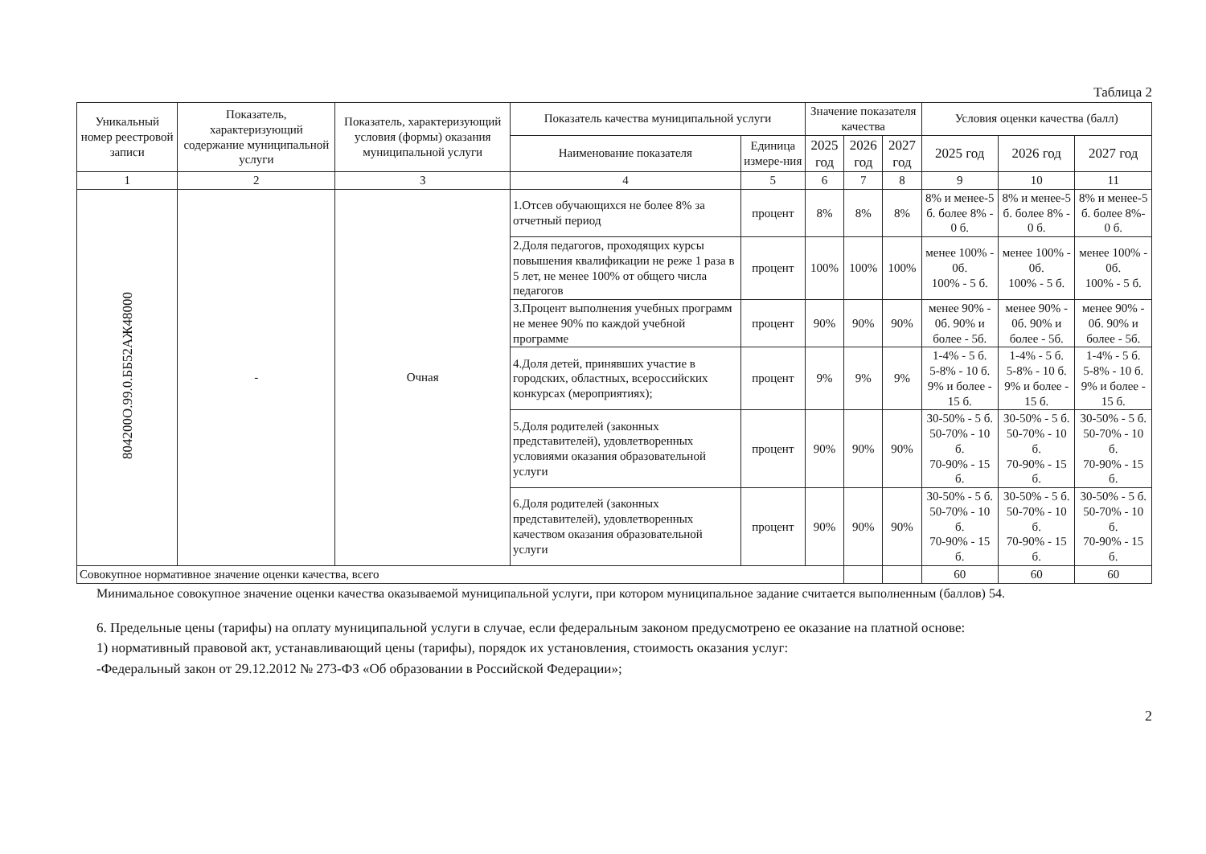Таблица 2
| Уникальный номер реестровой записи | Показатель, характеризующий содержание муниципальной услуги | Показатель, характеризующий условия (формы) оказания муниципальной услуги | Показатель качества муниципальной услуги | | Значение показателя качества | | | Условия оценки качества (балл) | | |
| --- | --- | --- | --- | --- | --- | --- | --- | --- | --- | --- |
| | | | Наименование показателя | Единица измере-ния | 2025 год | 2026 год | 2027 год | 2025 год | 2026 год | 2027 год |
| 1 | 2 | 3 | 4 | 5 | 6 | 7 | 8 | 9 | 10 | 11 |
| 804200О.99.0.ББ52АЖ48000 | - | Очная | 1.Отсев обучающихся не более 8% за отчетный период | процент | 8% | 8% | 8% | 8% и менее-5 б. более 8% - 0 б. | 8% и менее-5 б. более 8% - 0 б. | 8% и менее-5 б. более 8%- 0 б. |
| | | | 2.Доля педагогов, проходящих курсы повышения квалификации не реже 1 раза в 5 лет, не менее 100% от общего числа педагогов | процент | 100% | 100% | 100% | менее 100% - 0б. 100% - 5 б. | менее 100% - 0б. 100% - 5 б. | менее 100% - 0б. 100% - 5 б. |
| | | | 3.Процент выполнения учебных программ не менее 90% по каждой учебной программе | процент | 90% | 90% | 90% | менее 90% - 0б. 90% и более - 5б. | менее 90% - 0б. 90% и более - 5б. | менее 90% - 0б. 90% и более - 5б. |
| | | | 4.Доля детей, принявших участие в городских, областных, всероссийских конкурсах (мероприятиях); | процент | 9% | 9% | 9% | 1-4% - 5 б. 5-8% - 10 б. 9% и более - 15 б. | 1-4% - 5 б. 5-8% - 10 б. 9% и более - 15 б. | 1-4% - 5 б. 5-8% - 10 б. 9% и более - 15 б. |
| | | | 5.Доля родителей (законных представителей), удовлетворенных условиями оказания образовательной услуги | процент | 90% | 90% | 90% | 30-50% - 5 б. 50-70% - 10 б. 70-90% - 15 б. | 30-50% - 5 б. 50-70% - 10 б. 70-90% - 15 б. | 30-50% - 5 б. 50-70% - 10 б. 70-90% - 15 б. |
| | | | 6.Доля родителей (законных представителей), удовлетворенных качеством оказания образовательной услуги | процент | 90% | 90% | 90% | 30-50% - 5 б. 50-70% - 10 б. 70-90% - 15 б. | 30-50% - 5 б. 50-70% - 10 б. 70-90% - 15 б. | 30-50% - 5 б. 50-70% - 10 б. 70-90% - 15 б. |
| Совокупное нормативное значение оценки качества, всего | | | | | | | | 60 | 60 | 60 |
Минимальное совокупное значение оценки качества оказываемой муниципальной услуги, при котором муниципальное задание считается выполненным (баллов) 54.
6. Предельные цены (тарифы) на оплату муниципальной услуги в случае, если федеральным законом предусмотрено ее оказание на платной основе:
1) нормативный правовой акт, устанавливающий цены (тарифы), порядок их установления, стоимость оказания услуг:
-Федеральный закон от 29.12.2012 № 273-ФЗ «Об образовании в Российской Федерации»;
2